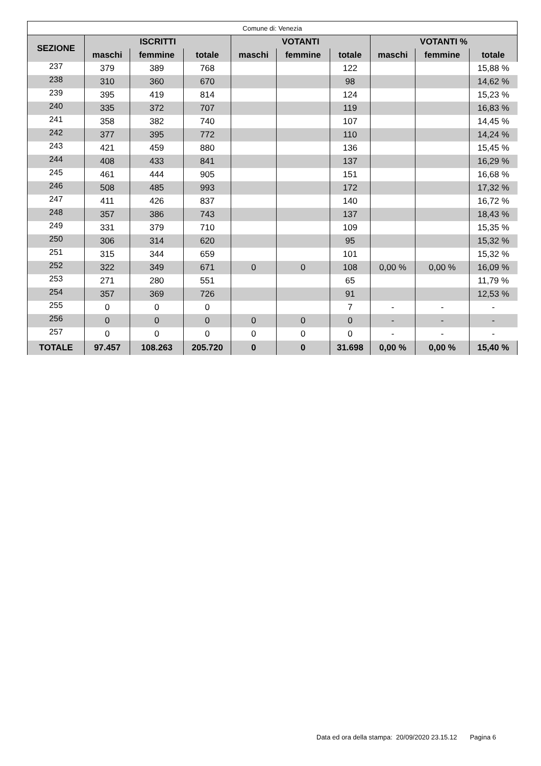| Comune di: Venezia | | | | | | | | | |
| --- | --- | --- | --- | --- | --- | --- | --- | --- | --- |
| SEZIONE | ISCRITTI | | | VOTANTI | | | VOTANTI % | | |
| | maschi | femmine | totale | maschi | femmine | totale | maschi | femmine | totale |
| 237 | 379 | 389 | 768 | | | 122 | | | 15,88 % |
| 238 | 310 | 360 | 670 | | | 98 | | | 14,62 % |
| 239 | 395 | 419 | 814 | | | 124 | | | 15,23 % |
| 240 | 335 | 372 | 707 | | | 119 | | | 16,83 % |
| 241 | 358 | 382 | 740 | | | 107 | | | 14,45 % |
| 242 | 377 | 395 | 772 | | | 110 | | | 14,24 % |
| 243 | 421 | 459 | 880 | | | 136 | | | 15,45 % |
| 244 | 408 | 433 | 841 | | | 137 | | | 16,29 % |
| 245 | 461 | 444 | 905 | | | 151 | | | 16,68 % |
| 246 | 508 | 485 | 993 | | | 172 | | | 17,32 % |
| 247 | 411 | 426 | 837 | | | 140 | | | 16,72 % |
| 248 | 357 | 386 | 743 | | | 137 | | | 18,43 % |
| 249 | 331 | 379 | 710 | | | 109 | | | 15,35 % |
| 250 | 306 | 314 | 620 | | | 95 | | | 15,32 % |
| 251 | 315 | 344 | 659 | | | 101 | | | 15,32 % |
| 252 | 322 | 349 | 671 | 0 | 0 | 108 | 0,00 % | 0,00 % | 16,09 % |
| 253 | 271 | 280 | 551 | | | 65 | | | 11,79 % |
| 254 | 357 | 369 | 726 | | | 91 | | | 12,53 % |
| 255 | 0 | 0 | 0 | | | 7 | - | - | - |
| 256 | 0 | 0 | 0 | 0 | 0 | 0 | - | - | - |
| 257 | 0 | 0 | 0 | 0 | 0 | 0 | - | - | - |
| TOTALE | 97.457 | 108.263 | 205.720 | 0 | 0 | 31.698 | 0,00 % | 0,00 % | 15,40 % |
Data ed ora della stampa: 20/09/2020 23.15.12 Pagina 6